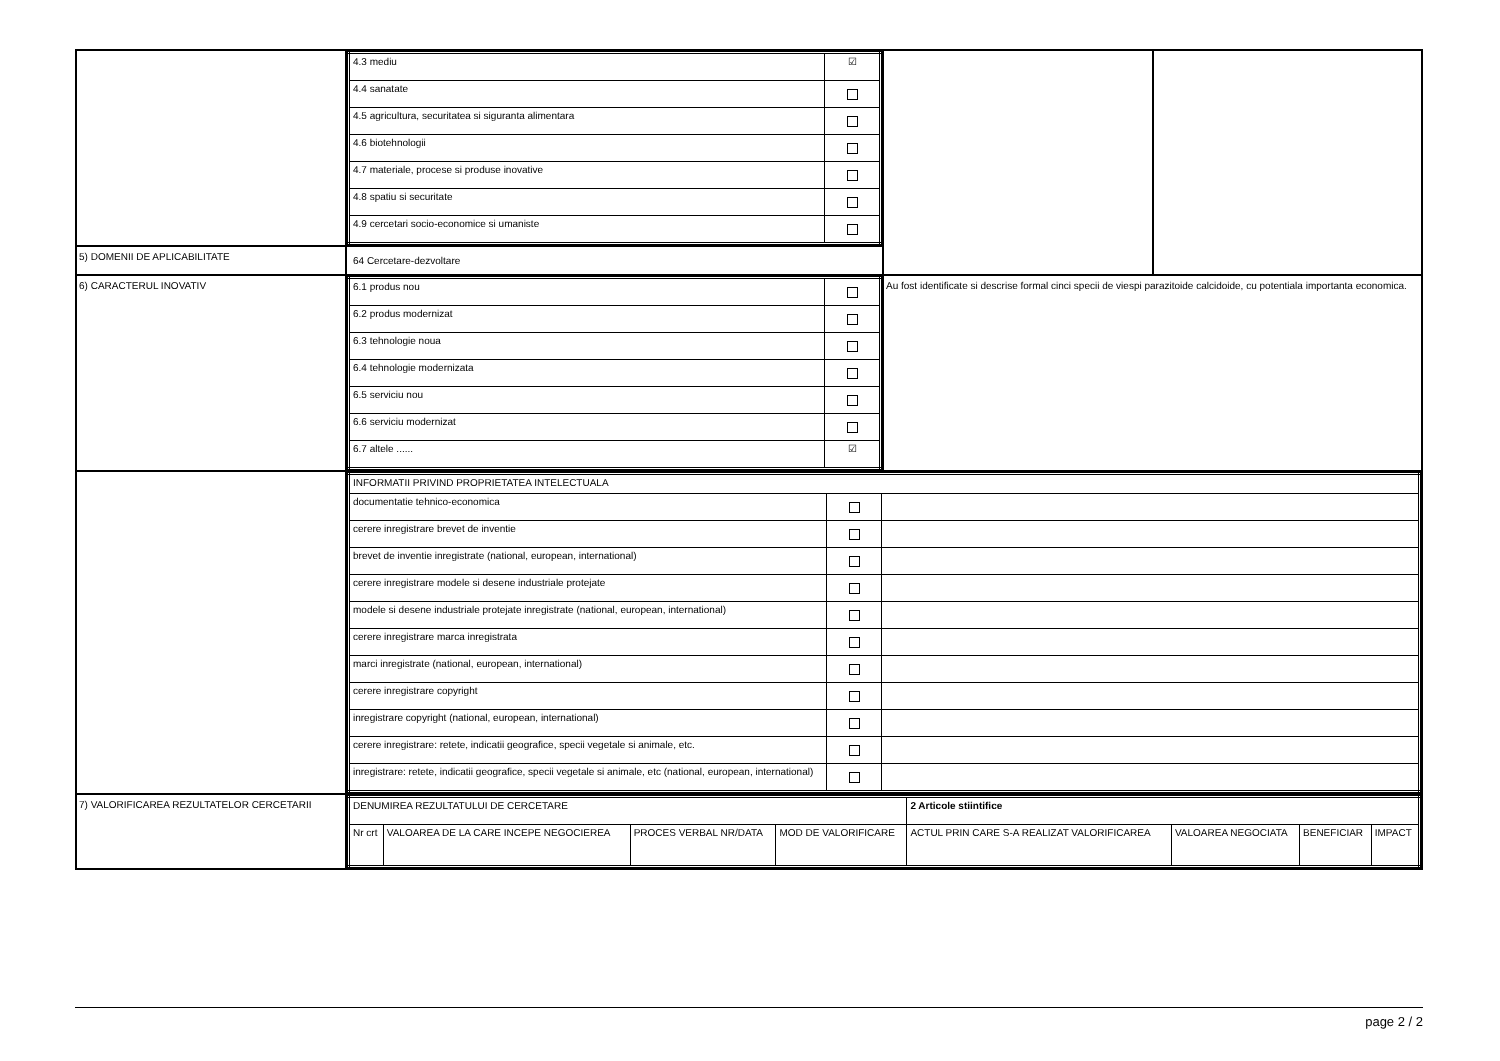| | / 4.3 mediu / ☑ / / 4.4 sanatate / / / 4.5 agricultura, securitatea si siguranta alimentara / / / 4.6 biotehnologii / / / 4.7 materiale, procese si produse inovative / / / 4.8 spatiu si securitate / / / 4.9 cercetari socio-economice si umaniste / / | | |
| 5) DOMENII DE APLICABILITATE | 64 Cercetare-dezvoltare | | |
| 6) CARACTERUL INOVATIV | / 6.1 produs nou / / / 6.2 produs modernizat / / / 6.3 tehnologie noua / / / 6.4 tehnologie modernizata / / / 6.5 serviciu nou / / / 6.6 serviciu modernizat / / / 6.7 altele ...... / ☑ / | Au fost identificate si descrise formal cinci specii de viespi parazitoide calcidoide, cu potentiala importanta economica. | |
| | / INFORMATII PRIVIND PROPRIETATEA INTELECTUALA / / / / documentatie tehnico-economica / / / / cerere inregistrare brevet de inventie / / / / brevet de inventie inregistrate (national, european, international) / / / / cerere inregistrare modele si desene industriale protejate / / / / modele si desene industriale protejate inregistrate (national, european, international) / / / / cerere inregistrare marca inregistrata / / / / marci inregistrate (national, european, international) / / / / cerere inregistrare copyright / / / / inregistrare copyright (national, european, international) / / / / cerere inregistrare: retete, indicatii geografice, specii vegetale si animale, etc. / / / / inregistrare: retete, indicatii geografice, specii vegetale si animale, etc (national, european, international) / / / | | |
| 7) VALORIFICAREA REZULTATELOR CERCETARII | / DENUMIREA REZULTATULUI DE CERCETARE / / / / 2 Articole stiintifice / / / / / Nr crt / VALOAREA DE LA CARE INCEPE NEGOCIEREA / PROCES VERBAL NR/DATA / MOD DE VALORIFICARE / ACTUL PRIN CARE S-A REALIZAT VALORIFICAREA / VALOAREA NEGOCIATA / BENEFICIAR / IMPACT / | | |
page 2 / 2